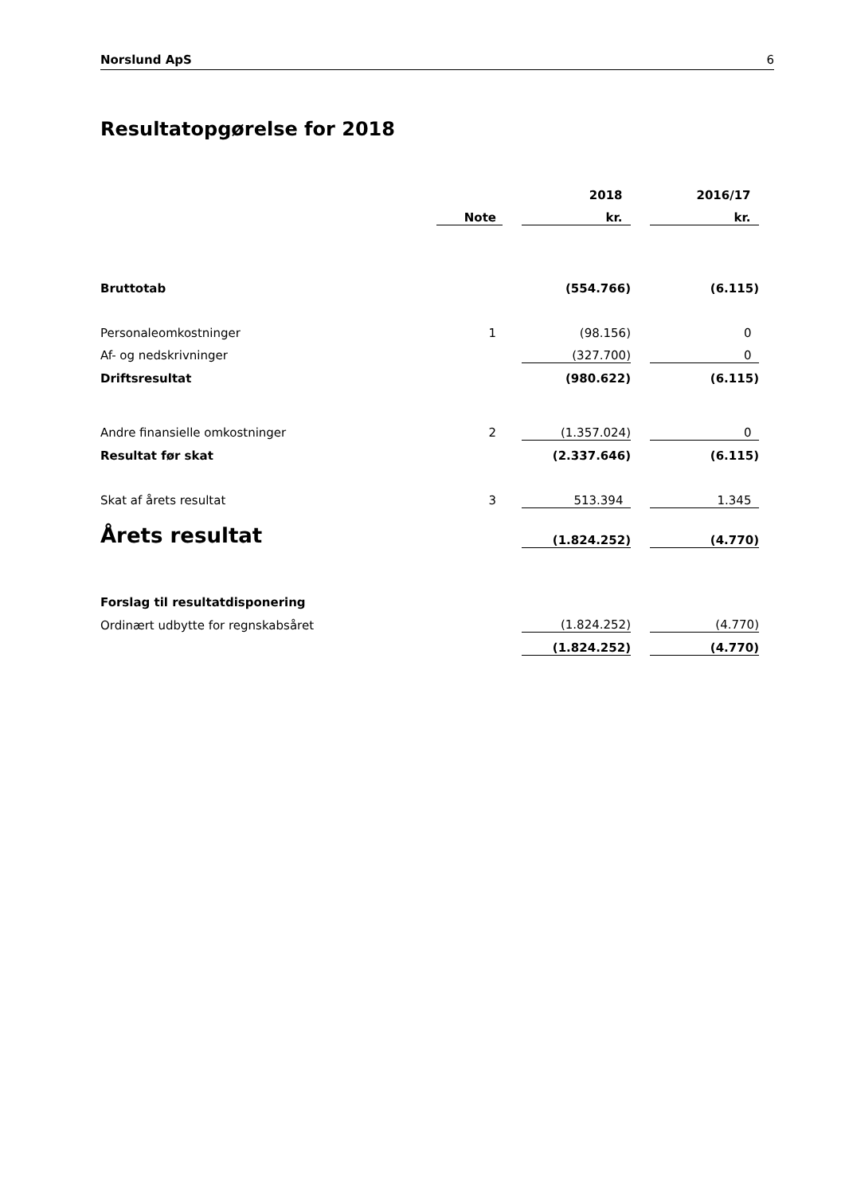Norslund ApS 6
Resultatopgørelse for 2018
| | | | 2018 | | 2016/17 |
| | Note | | kr. | | kr. |
| Bruttotab | | | (554.766) | | (6.115) |
| Personaleomkostninger | 1 | | (98.156) | | 0 |
| Af- og nedskrivninger | | | (327.700) | | 0 |
| Driftsresultat | | | (980.622) | | (6.115) |
| Andre finansielle omkostninger | 2 | | (1.357.024) | | 0 |
| Resultat før skat | | | (2.337.646) | | (6.115) |
| Skat af årets resultat | 3 | | 513.394 | | 1.345 |
| Årets resultat | | | (1.824.252) | | (4.770) |
| Forslag til resultatdisponering | | | | | |
| Ordinært udbytte for regnskabsåret | | | (1.824.252) | | (4.770) |
| | | | (1.824.252) | | (4.770) |